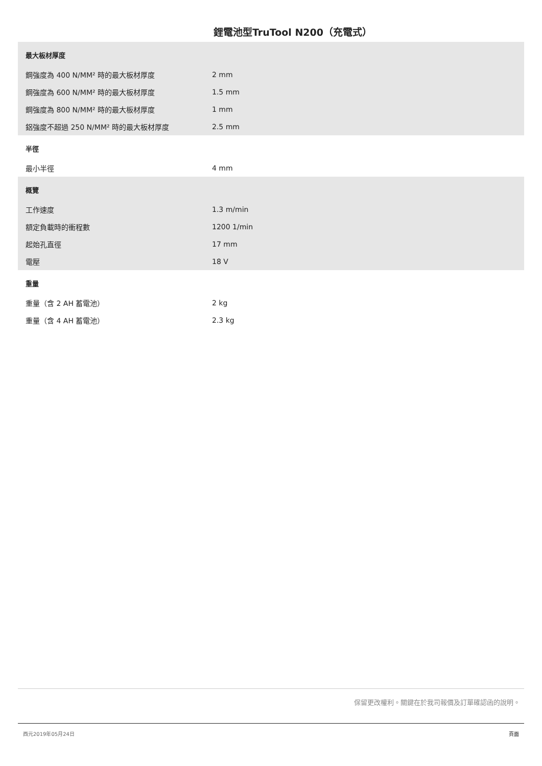鋰電池型TruTool N200（充電式）
| 最大板材厚度 | |
| --- | --- |
| 鋼強度為 400 N/MM² 時的最大板材厚度 | 2 mm |
| 鋼強度為 600 N/MM² 時的最大板材厚度 | 1.5 mm |
| 鋼強度為 800 N/MM² 時的最大板材厚度 | 1 mm |
| 鋁強度不超過 250 N/MM² 時的最大板材厚度 | 2.5 mm |
| 半徑 | |
| --- | --- |
| 最小半徑 | 4 mm |
| 概覽 | |
| --- | --- |
| 工作速度 | 1.3 m/min |
| 額定負載時的衝程數 | 1200 1/min |
| 起始孔直徑 | 17 mm |
| 電壓 | 18 V |
| 重量 | |
| --- | --- |
| 重量（含 2 AH 蓄電池） | 2 kg |
| 重量（含 4 AH 蓄電池） | 2.3 kg |
保留更改權利。關鍵在於我司報價及訂單確認函的說明。
西元2019年05月24日 頁面